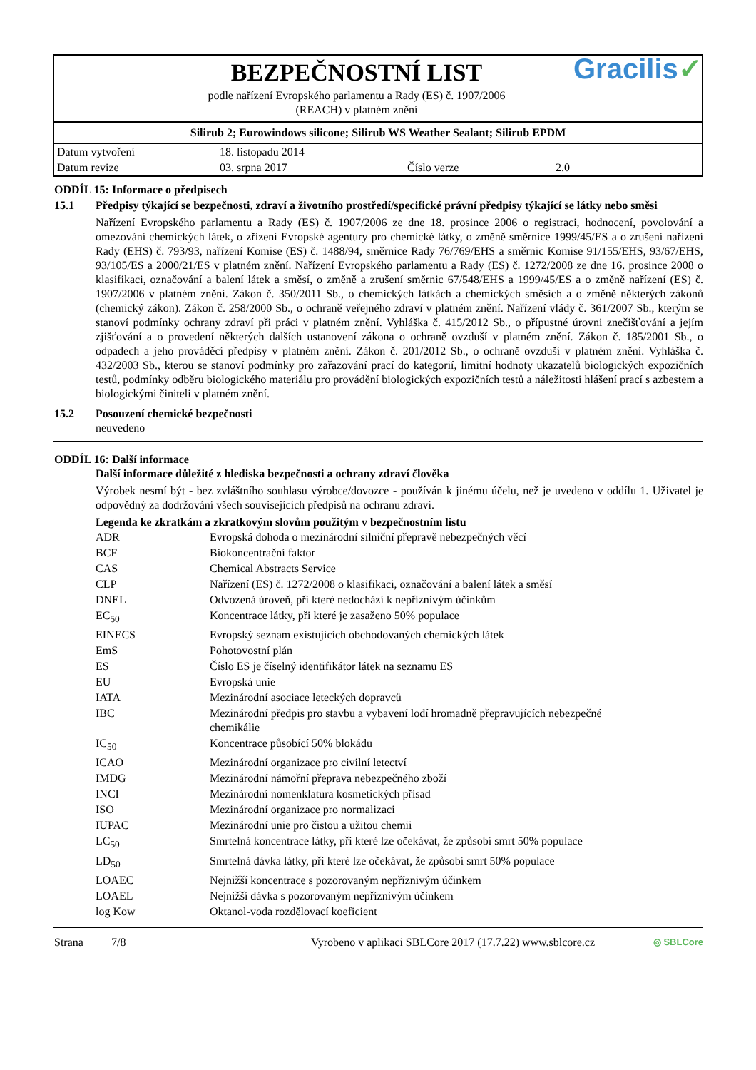BEZPEČNOSTNÍ LIST
podle nařízení Evropského parlamentu a Rady (ES) č. 1907/2006
(REACH) v platném znění
Gracilis✓
Silirub 2; Eurowindows silicone; Silirub WS Weather Sealant; Silirub EPDM
| Datum vytvoření | 18. listopadu 2014 | | |
| Datum revize | 03. srpna 2017 | Číslo verze | 2.0 |
ODDÍL 15: Informace o předpisech
15.1 Předpisy týkající se bezpečnosti, zdraví a životního prostředí/specifické právní předpisy týkající se látky nebo směsi
Nařízení Evropského parlamentu a Rady (ES) č. 1907/2006 ze dne 18. prosince 2006 o registraci, hodnocení, povolování a omezování chemických látek, o zřízení Evropské agentury pro chemické látky, o změně směrnice 1999/45/ES a o zrušení nařízení Rady (EHS) č. 793/93, nařízení Komise (ES) č. 1488/94, směrnice Rady 76/769/EHS a směrnic Komise 91/155/EHS, 93/67/EHS, 93/105/ES a 2000/21/ES v platném znění. Nařízení Evropského parlamentu a Rady (ES) č. 1272/2008 ze dne 16. prosince 2008 o klasifikaci, označování a balení látek a směsí, o změně a zrušení směrnic 67/548/EHS a 1999/45/ES a o změně nařízení (ES) č. 1907/2006 v platném znění. Zákon č. 350/2011 Sb., o chemických látkách a chemických směsích a o změně některých zákonů (chemický zákon). Zákon č. 258/2000 Sb., o ochraně veřejného zdraví v platném znění. Nařízení vlády č. 361/2007 Sb., kterým se stanoví podmínky ochrany zdraví při práci v platném znění. Vyhláška č. 415/2012 Sb., o přípustné úrovni znečišťování a jejím zjišťování a o provedení některých dalších ustanovení zákona o ochraně ovzduší v platném znění. Zákon č. 185/2001 Sb., o odpadech a jeho prováděcí předpisy v platném znění. Zákon č. 201/2012 Sb., o ochraně ovzduší v platném znění. Vyhláška č. 432/2003 Sb., kterou se stanoví podmínky pro zařazování prací do kategorií, limitní hodnoty ukazatelů biologických expozičních testů, podmínky odběru biologického materiálu pro provádění biologických expozičních testů a náležitosti hlášení prací s azbestem a biologickými činiteli v platném znění.
15.2 Posouzení chemické bezpečnosti
neuvedeno
ODDÍL 16: Další informace
Další informace důležité z hlediska bezpečnosti a ochrany zdraví člověka
Výrobek nesmí být - bez zvláštního souhlasu výrobce/dovozce - používán k jinému účelu, než je uvedeno v oddílu 1. Uživatel je odpovědný za dodržování všech souvisejících předpisů na ochranu zdraví.
Legenda ke zkratkám a zkratkovým slovům použitým v bezpečnostním listu
| ADR | Evropská dohoda o mezinárodní silniční přepravě nebezpečných věcí |
| BCF | Biokoncentrační faktor |
| CAS | Chemical Abstracts Service |
| CLP | Nařízení (ES) č. 1272/2008 o klasifikaci, označování a balení látek a směsí |
| DNEL | Odvozená úroveň, při které nedochází k nepříznivým účinkům |
| EC<sub>50</sub> | Koncentrace látky, při které je zasaženo 50% populace |
| EINECS | Evropský seznam existujících obchodovaných chemických látek |
| EmS | Pohotovostní plán |
| ES | Číslo ES je číselný identifikátor látek na seznamu ES |
| EU | Evropská unie |
| IATA | Mezinárodní asociace leteckých dopravců |
| IBC | Mezinárodní předpis pro stavbu a vybavení lodí hromadně přepravujících nebezpečné chemikálie |
| IC<sub>50</sub> | Koncentrace působící 50% blokádu |
| ICAO | Mezinárodní organizace pro civilní letectví |
| IMDG | Mezinárodní námořní přeprava nebezpečného zboží |
| INCI | Mezinárodní nomenklatura kosmetických přísad |
| ISO | Mezinárodní organizace pro normalizaci |
| IUPAC | Mezinárodní unie pro čistou a užitou chemii |
| LC<sub>50</sub> | Smrtelná koncentrace látky, při které lze očekávat, že způsobí smrt 50% populace |
| LD<sub>50</sub> | Smrtelná dávka látky, při které lze očekávat, že způsobí smrt 50% populace |
| LOAEC | Nejnižší koncentrace s pozorovaným nepříznivým účinkem |
| LOAEL | Nejnižší dávka s pozorovaným nepříznivým účinkem |
| log Kow | Oktanol-voda rozdělovací koeficient |
Strana 7/8 Vyrobeno v aplikaci SBLCore 2017 (17.7.22) www.sblcore.cz
◎ SBLCore